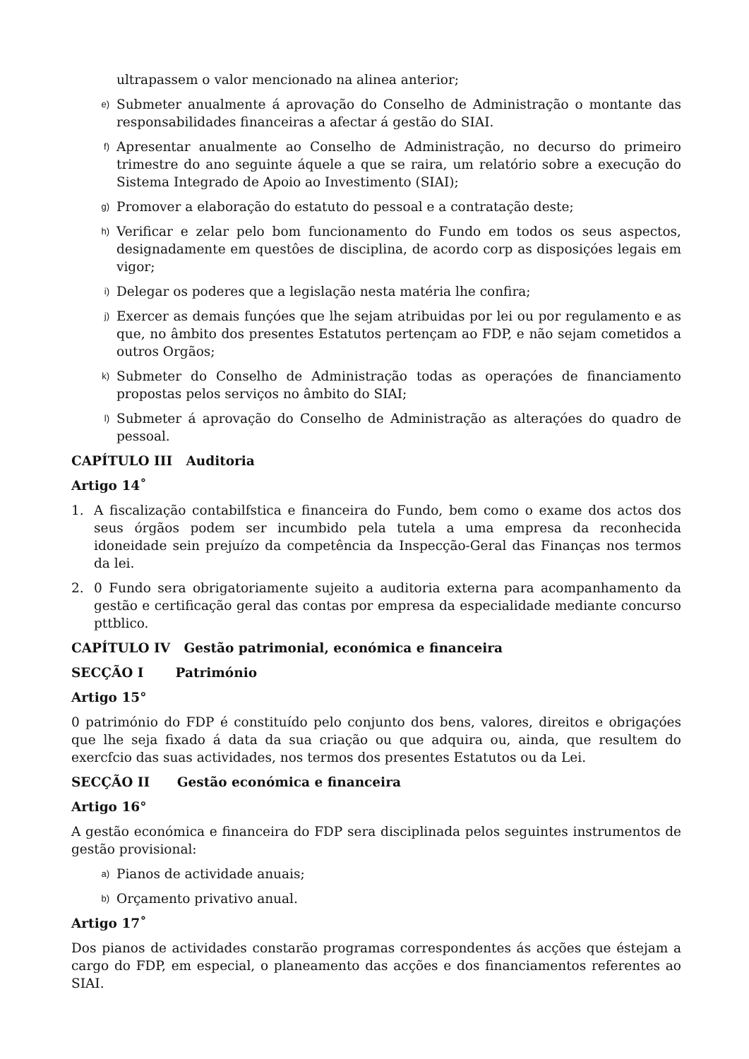ultrapassem o valor mencionado na alinea anterior;
e) Submeter anualmente á aprovação do Conselho de Administração o montante das responsabilidades financeiras a afectar á gestão do SIAI.
f) Apresentar anualmente ao Conselho de Administração, no decurso do primeiro trimestre do ano seguinte áquele a que se raira, um relatório sobre a execução do Sistema Integrado de Apoio ao Investimento (SIAI);
g) Promover a elaboração do estatuto do pessoal e a contratação deste;
h) Verificar e zelar pelo bom funcionamento do Fundo em todos os seus aspectos, designadamente em questôes de disciplina, de acordo corp as disposiçóes legais em vigor;
i) Delegar os poderes que a legislação nesta matéria lhe confira;
j) Exercer as demais funçóes que lhe sejam atribuidas por lei ou por regulamento e as que, no âmbito dos presentes Estatutos pertençam ao FDP, e não sejam cometidos a outros Orgãos;
k) Submeter do Conselho de Administração todas as operaçóes de financiamento propostas pelos serviços no âmbito do SIAI;
l) Submeter á aprovação do Conselho de Administração as alteraçóes do quadro de pessoal.
CAPÍTULO III Auditoria
Artigo 14˚
1. A fiscalização contabilfstica e financeira do Fundo, bem como o exame dos actos dos seus órgãos podem ser incumbido pela tutela a uma empresa da reconhecida idoneidade sein prejuízo da competência da Inspecção-Geral das Finanças nos termos da lei.
2. 0 Fundo sera obrigatoriamente sujeito a auditoria externa para acompanhamento da gestão e certificação geral das contas por empresa da especialidade mediante concurso pttblico.
CAPÍTULO IV Gestão patrimonial, económica e financeira
SECÇÃO I Património
Artigo 15°
0 património do FDP é constituído pelo conjunto dos bens, valores, direitos e obrigaçóes que lhe seja fixado á data da sua criação ou que adquira ou, ainda, que resultem do exercfcio das suas actividades, nos termos dos presentes Estatutos ou da Lei.
SECÇÃO II Gestão económica e financeira
Artigo 16°
A gestão económica e financeira do FDP sera disciplinada pelos seguintes instrumentos de gestão provisional:
a) Pianos de actividade anuais;
b) Orçamento privativo anual.
Artigo 17˚
Dos pianos de actividades constarão programas correspondentes ás acções que éstejam a cargo do FDP, em especial, o planeamento das acções e dos financiamentos referentes ao SIAI.